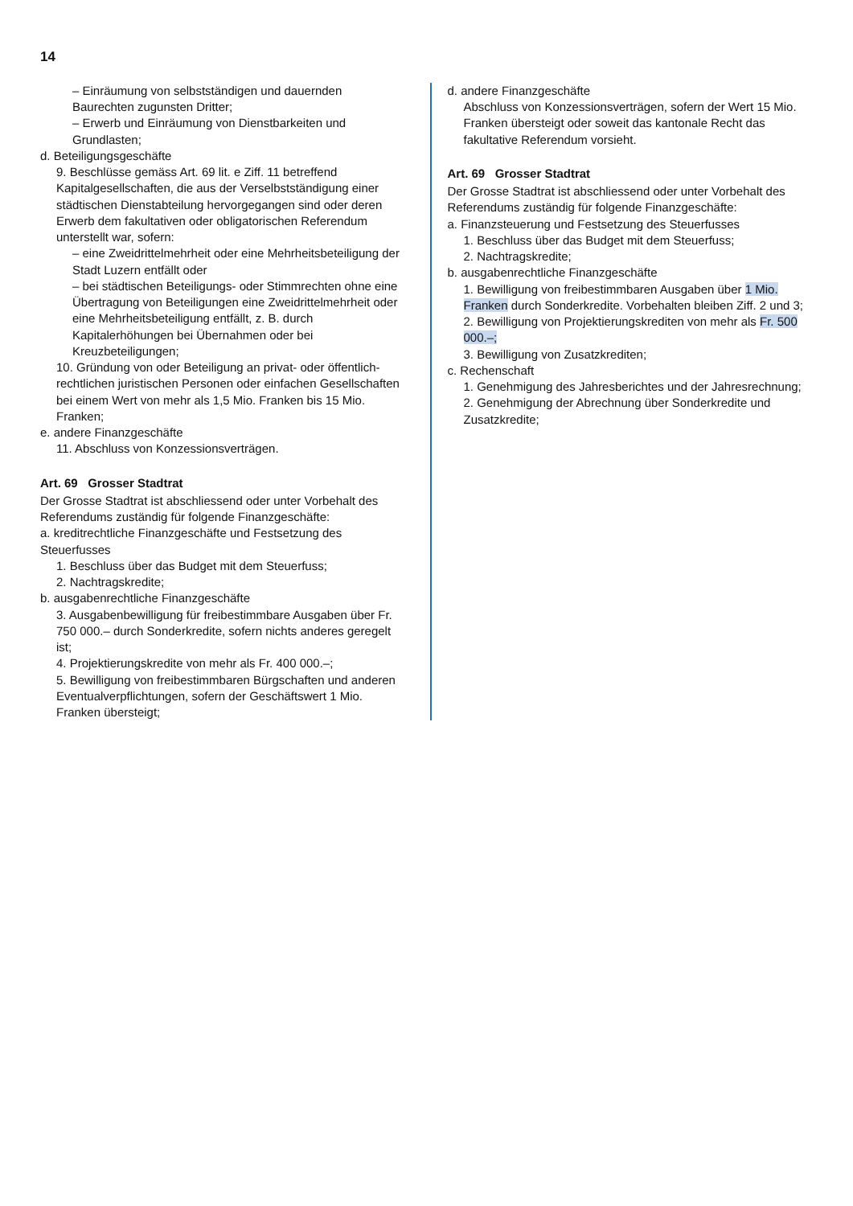14
– Einräumung von selbstständigen und dauernden Baurechten zugunsten Dritter;
– Erwerb und Einräumung von Dienstbarkeiten und Grundlasten;
d. Beteiligungsgeschäfte
9. Beschlüsse gemäss Art. 69 lit. e Ziff. 11 betreffend Kapitalgesellschaften, die aus der Verselbstständigung einer städtischen Dienstabteilung hervorgegangen sind oder deren Erwerb dem fakultativen oder obligatorischen Referendum unterstellt war, sofern:
– eine Zweidrittelmehrheit oder eine Mehrheitsbeteiligung der Stadt Luzern entfällt oder
– bei städtischen Beteiligungs- oder Stimmrechten ohne eine Übertragung von Beteiligungen eine Zweidrittelmehrheit oder eine Mehrheitsbeteiligung entfällt, z. B. durch Kapitalerhöhungen bei Übernahmen oder bei Kreuzbeteiligungen;
10. Gründung von oder Beteiligung an privat- oder öffentlich-rechtlichen juristischen Personen oder einfachen Gesellschaften bei einem Wert von mehr als 1,5 Mio. Franken bis 15 Mio. Franken;
e. andere Finanzgeschäfte
11. Abschluss von Konzessionsverträgen.
Art. 69 Grosser Stadtrat
Der Grosse Stadtrat ist abschliessend oder unter Vorbehalt des Referendums zuständig für folgende Finanzgeschäfte:
a. kreditrechtliche Finanzgeschäfte und Festsetzung des Steuerfusses
1. Beschluss über das Budget mit dem Steuerfuss;
2. Nachtragskredite;
b. ausgabenrechtliche Finanzgeschäfte
3. Ausgabenbewilligung für freibestimmbare Ausgaben über Fr. 750 000.– durch Sonderkredite, sofern nichts anderes geregelt ist;
4. Projektierungskredite von mehr als Fr. 400 000.–;
5. Bewilligung von freibestimmbaren Bürgschaften und anderen Eventualverpflichtungen, sofern der Geschäftswert 1 Mio. Franken übersteigt;
d. andere Finanzgeschäfte
Abschluss von Konzessionsverträgen, sofern der Wert 15 Mio. Franken übersteigt oder soweit das kantonale Recht das fakultative Referendum vorsieht.
Art. 69 Grosser Stadtrat
Der Grosse Stadtrat ist abschliessend oder unter Vorbehalt des Referendums zuständig für folgende Finanzgeschäfte:
a. Finanzsteuerung und Festsetzung des Steuerfusses
1. Beschluss über das Budget mit dem Steuerfuss;
2. Nachtragskredite;
b. ausgabenrechtliche Finanzgeschäfte
1. Bewilligung von freibestimmbaren Ausgaben über 1 Mio. Franken durch Sonderkredite. Vorbehalten bleiben Ziff. 2 und 3;
2. Bewilligung von Projektierungskrediten von mehr als Fr. 500 000.–;
3. Bewilligung von Zusatzkrediten;
c. Rechenschaft
1. Genehmigung des Jahresberichtes und der Jahresrechnung;
2. Genehmigung der Abrechnung über Sonderkredite und Zusatzkredite;